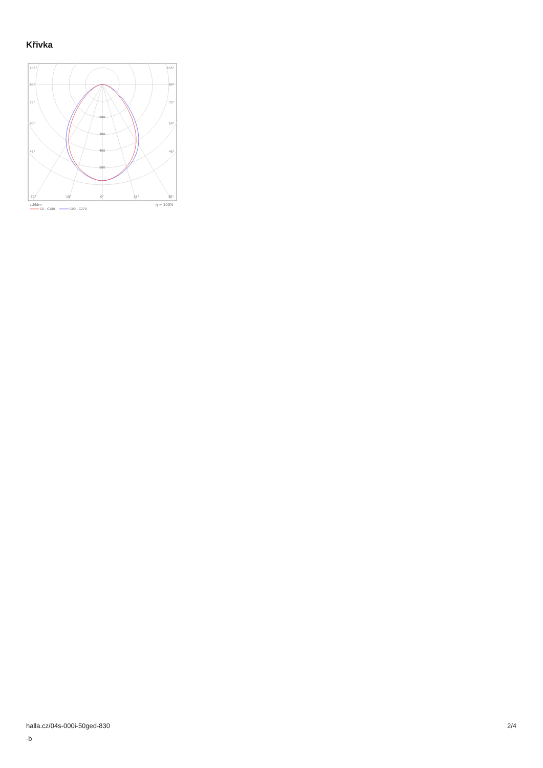Křivka
105°
105°
90°
90°
75°
75°
60°
60°
45°
45°
200
300
400
500
30°
15°
0°
15°
30°
cd/klm
η = 100%
C0 - C180
C90 - C270
halla.cz/04s-000i-50ged-830
-b
2/4